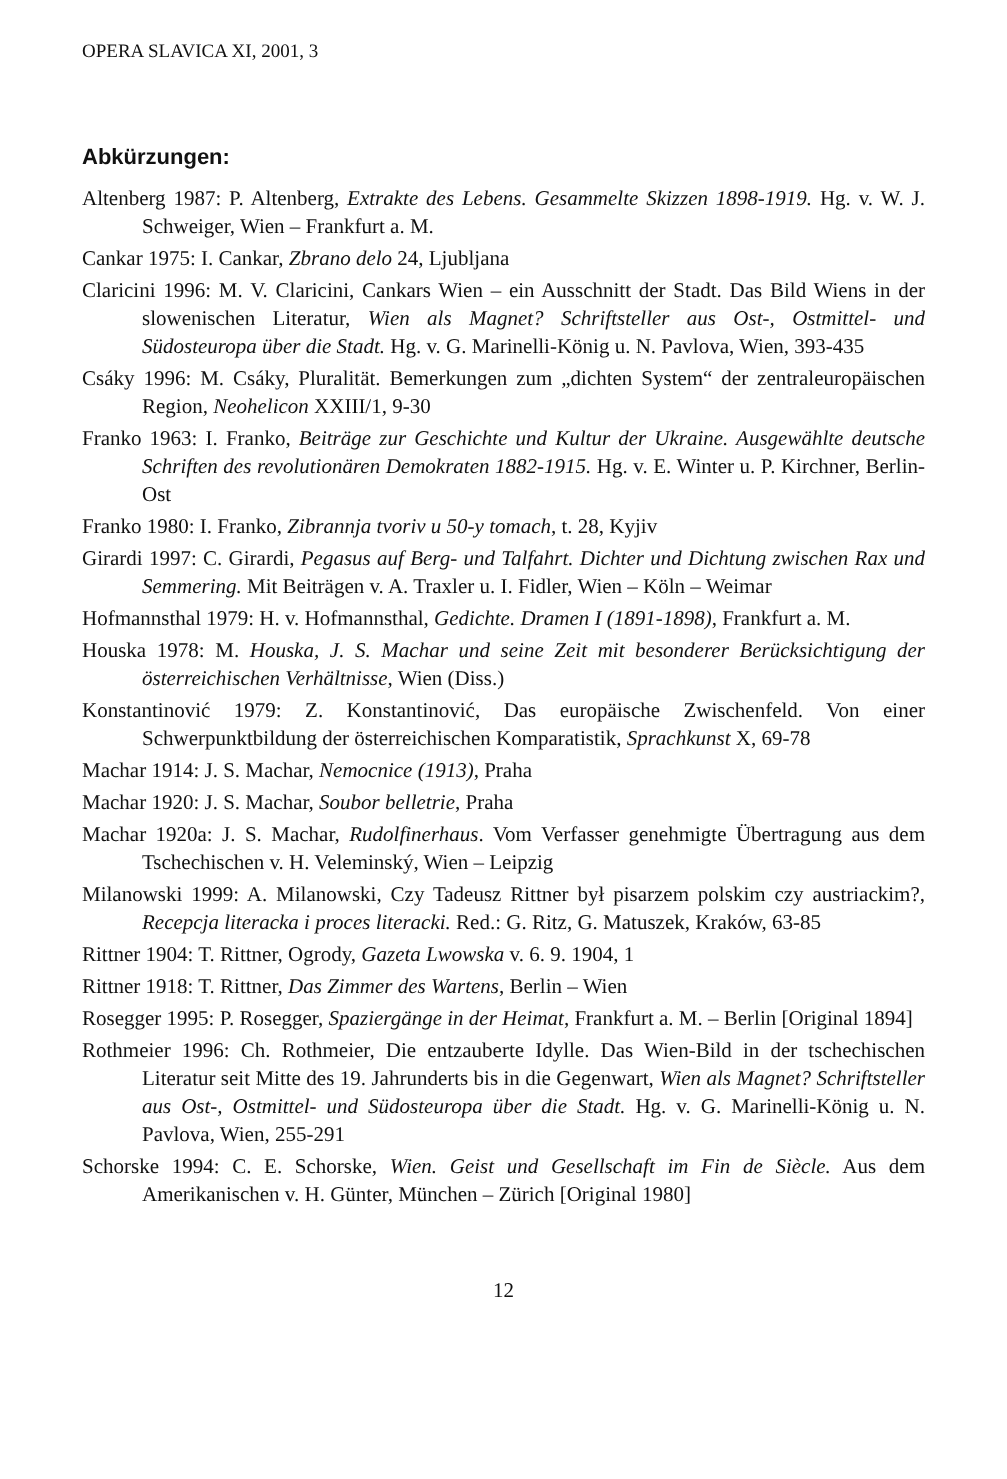OPERA SLAVICA XI, 2001, 3
Abkürzungen:
Altenberg 1987: P. Altenberg, Extrakte des Lebens. Gesammelte Skizzen 1898-1919. Hg. v. W. J. Schweiger, Wien – Frankfurt a. M.
Cankar 1975: I. Cankar, Zbrano delo 24, Ljubljana
Claricini 1996: M. V. Claricini, Cankars Wien – ein Ausschnitt der Stadt. Das Bild Wiens in der slowenischen Literatur, Wien als Magnet? Schriftsteller aus Ost-, Ostmittel- und Südosteuropa über die Stadt. Hg. v. G. Marinelli-König u. N. Pavlova, Wien, 393-435
Csáky 1996: M. Csáky, Pluralität. Bemerkungen zum „dichten System“ der zentraleuropäischen Region, Neohelicon XXIII/1, 9-30
Franko 1963: I. Franko, Beiträge zur Geschichte und Kultur der Ukraine. Ausgewählte deutsche Schriften des revolutionären Demokraten 1882-1915. Hg. v. E. Winter u. P. Kirchner, Berlin-Ost
Franko 1980: I. Franko, Zibrannja tvoriv u 50-y tomach, t. 28, Kyjiv
Girardi 1997: C. Girardi, Pegasus auf Berg- und Talfahrt. Dichter und Dichtung zwischen Rax und Semmering. Mit Beiträgen v. A. Traxler u. I. Fidler, Wien – Köln – Weimar
Hofmannsthal 1979: H. v. Hofmannsthal, Gedichte. Dramen I (1891-1898), Frankfurt a. M.
Houska 1978: M. Houska, J. S. Machar und seine Zeit mit besonderer Berücksichtigung der österreichischen Verhältnisse, Wien (Diss.)
Konstantinović 1979: Z. Konstantinović, Das europäische Zwischenfeld. Von einer Schwerpunktbildung der österreichischen Komparatistik, Sprachkunst X, 69-78
Machar 1914: J. S. Machar, Nemocnice (1913), Praha
Machar 1920: J. S. Machar, Soubor belletrie, Praha
Machar 1920a: J. S. Machar, Rudolfinerhaus. Vom Verfasser genehmigte Übertragung aus dem Tschechischen v. H. Veleminský, Wien – Leipzig
Milanowski 1999: A. Milanowski, Czy Tadeusz Rittner był pisarzem polskim czy austriackim?, Recepcja literacka i proces literacki. Red.: G. Ritz, G. Matuszek, Kraków, 63-85
Rittner 1904: T. Rittner, Ogrody, Gazeta Lwowska v. 6. 9. 1904, 1
Rittner 1918: T. Rittner, Das Zimmer des Wartens, Berlin – Wien
Rosegger 1995: P. Rosegger, Spaziergänge in der Heimat, Frankfurt a. M. – Berlin [Original 1894]
Rothmeier 1996: Ch. Rothmeier, Die entzauberte Idylle. Das Wien-Bild in der tschechischen Literatur seit Mitte des 19. Jahrunderts bis in die Gegenwart, Wien als Magnet? Schriftsteller aus Ost-, Ostmittel- und Südosteuropa über die Stadt. Hg. v. G. Marinelli-König u. N. Pavlova, Wien, 255-291
Schorske 1994: C. E. Schorske, Wien. Geist und Gesellschaft im Fin de Siècle. Aus dem Amerikanischen v. H. Günter, München – Zürich [Original 1980]
12